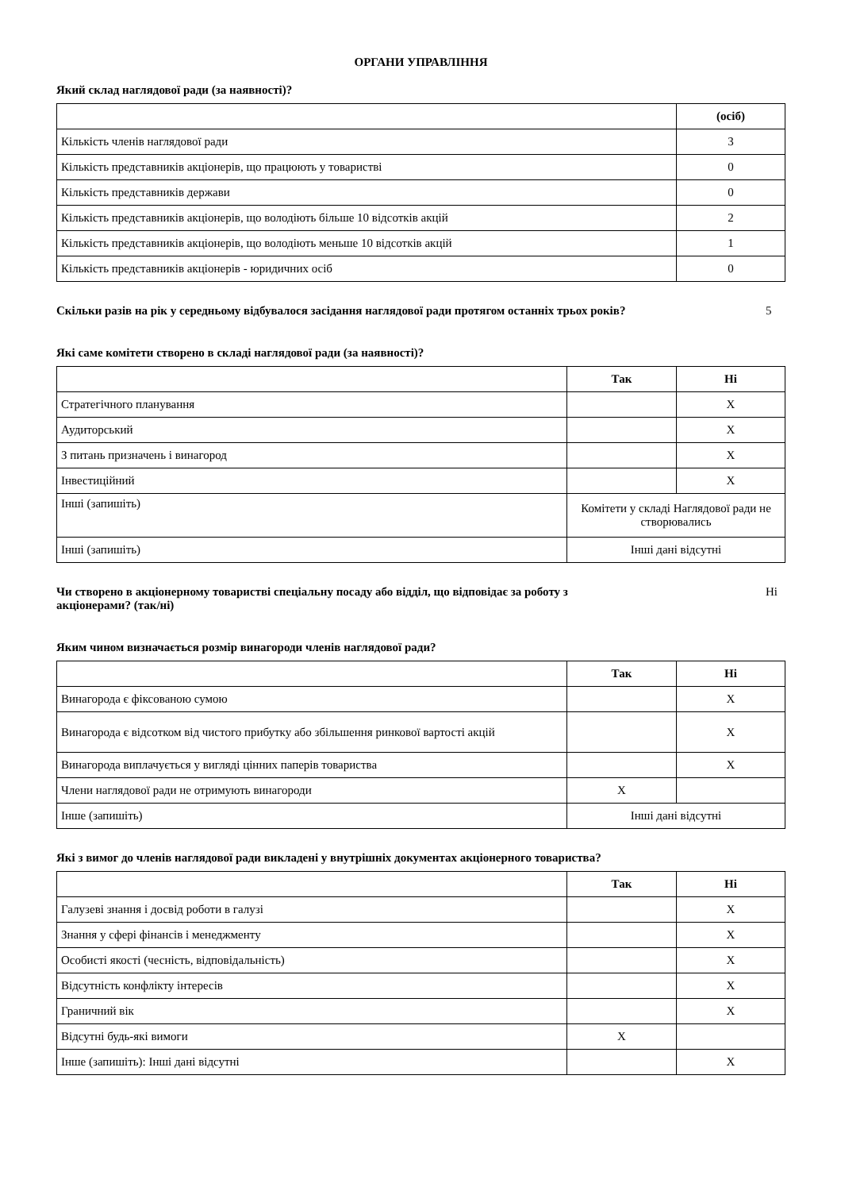ОРГАНИ УПРАВЛІННЯ
Який склад наглядової ради (за наявності)?
| | (осіб) |
| Кількість членів наглядової ради | 3 |
| Кількість представників акціонерів, що працюють у товаристві | 0 |
| Кількість представників держави | 0 |
| Кількість представників акціонерів, що володіють більше 10 відсотків акцій | 2 |
| Кількість представників акціонерів, що володіють меньше 10 відсотків акцій | 1 |
| Кількість представників акціонерів - юридичних осіб | 0 |
Скільки разів на рік у середньому відбувалося засідання наглядової ради протягом останніх трьох років? 5
Які саме комітети створено в складі наглядової ради (за наявності)?
| | Так | Ні |
| Стратегічного планування | | X |
| Аудиторський | | X |
| З питань призначень і винагород | | X |
| Інвестиційний | | X |
| Інші (запишіть) | Комітети у складі Наглядової ради не створювались | |
| Інші (запишіть) | Інші дані відсутні | |
Чи створено в акціонерному товаристві спеціальну посаду або відділ, що відповідає за роботу з
акціонерами? (так/ні) Ні
Яким чином визначається розмір винагороди членів наглядової ради?
| | Так | Ні |
| Винагорода є фіксованою сумою | | X |
| Винагорода є відсотком від чистого прибутку або збільшення ринкової вартості акцій | | X |
| Винагорода виплачується у вигляді цінних паперів товариства | | X |
| Члени наглядової ради не отримують винагороди | X | |
| Інше (запишіть) | Інші дані відсутні | |
Які з вимог до членів наглядової ради викладені у внутрішніх документах акціонерного товариства?
| | Так | Ні |
| Галузеві знання і досвід роботи в галузі | | X |
| Знання у сфері фінансів і менеджменту | | X |
| Особисті якості (чесність, відповідальність) | | X |
| Відсутність конфлікту інтересів | | X |
| Граничний вік | | X |
| Відсутні будь-які вимоги | X | |
| Інше (запишіть): Інші дані відсутні | | X |